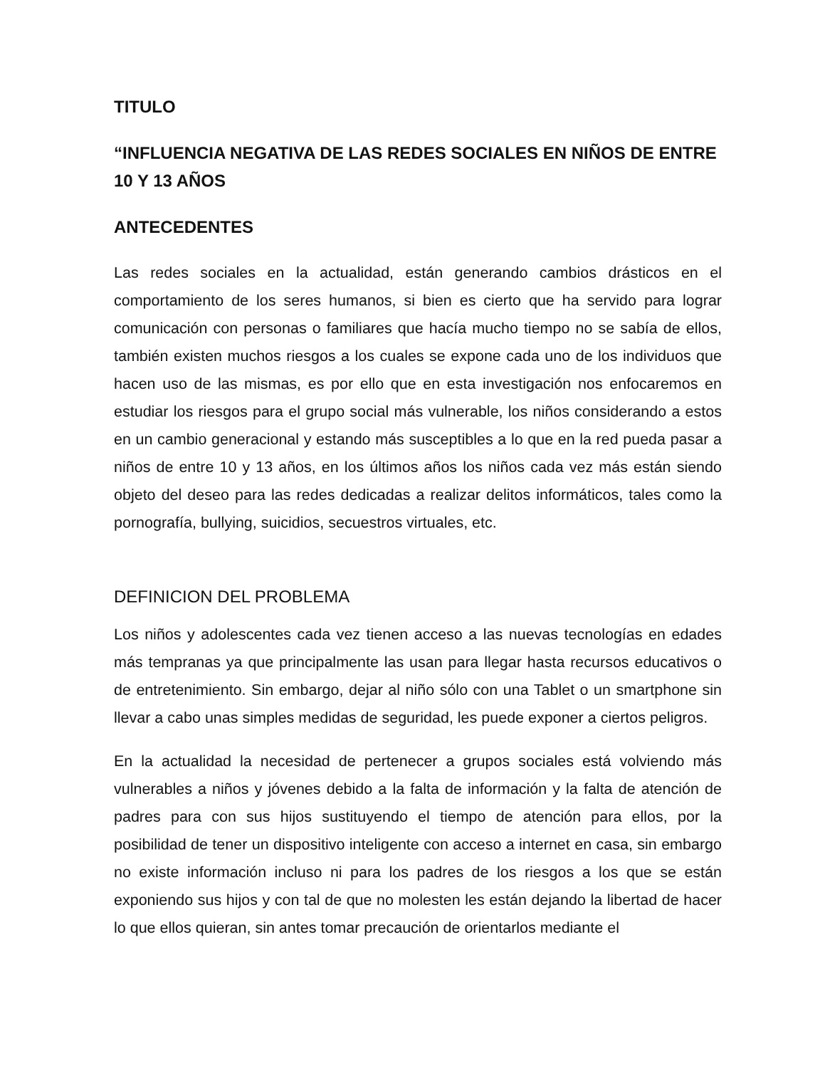TITULO
“INFLUENCIA NEGATIVA DE LAS REDES SOCIALES EN NIÑOS DE ENTRE 10 Y 13 AÑOS
ANTECEDENTES
Las redes sociales en la actualidad, están generando cambios drásticos en el comportamiento de los seres humanos, si bien es cierto que ha servido para lograr comunicación con personas o familiares que hacía mucho tiempo no se sabía de ellos, también existen muchos riesgos a los cuales se expone cada uno de los individuos que hacen uso de las mismas, es por ello que en esta investigación nos enfocaremos en estudiar los riesgos para el grupo social más vulnerable, los niños considerando a estos en un cambio generacional y estando más susceptibles a lo que en la red pueda pasar a niños de entre 10 y 13 años, en los últimos años los niños cada vez más están siendo objeto del deseo para las redes dedicadas a realizar delitos informáticos, tales como la pornografía, bullying, suicidios, secuestros virtuales, etc.
DEFINICION DEL PROBLEMA
Los niños y adolescentes cada vez tienen acceso a las nuevas tecnologías en edades más tempranas ya que principalmente las usan para llegar hasta recursos educativos o de entretenimiento. Sin embargo, dejar al niño sólo con una Tablet o un smartphone sin llevar a cabo unas simples medidas de seguridad, les puede exponer a ciertos peligros.
En la actualidad la necesidad de pertenecer a grupos sociales está volviendo más vulnerables a niños y jóvenes debido a la falta de información y la falta de atención de padres para con sus hijos sustituyendo el tiempo de atención para ellos, por la posibilidad de tener un dispositivo inteligente con acceso a internet en casa, sin embargo no existe información incluso ni para los padres de los riesgos a los que se están exponiendo sus hijos y con tal de que no molesten les están dejando la libertad de hacer lo que ellos quieran, sin antes tomar precaución de orientarlos mediante el